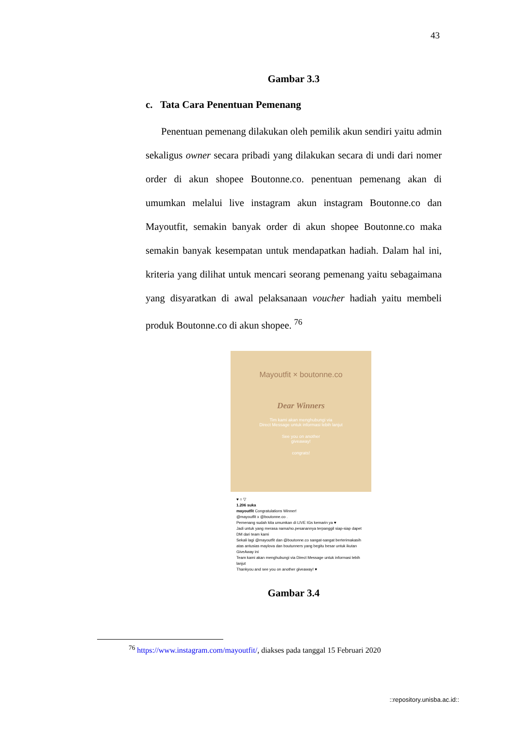43
Gambar 3.3
c. Tata Cara Penentuan Pemenang
Penentuan pemenang dilakukan oleh pemilik akun sendiri yaitu admin sekaligus owner secara pribadi yang dilakukan secara di undi dari nomer order di akun shopee Boutonne.co. penentuan pemenang akan di umumkan melalui live instagram akun instagram Boutonne.co dan Mayoutfit, semakin banyak order di akun shopee Boutonne.co maka semakin banyak kesempatan untuk mendapatkan hadiah. Dalam hal ini, kriteria yang dilihat untuk mencari seorang pemenang yaitu sebagaimana yang disyaratkan di awal pelaksanaan voucher hadiah yaitu membeli produk Boutonne.co di akun shopee. <sup>76</sup>
Mayoutfit × boutonne.co
Dear Winners
Tim kami akan menghubungi via
Direct Message untuk informasi lebih lanjut
See you on another
giveaway!
congrats!
♥ ○ ▽
1.206 suka
mayoutfit Congratulations Winner!
@mayoutfit x @boutonne.co .
Pemenang sudah kita umumkan di LIVE IGs kemarin ya ♥
Jadi untuk yang merasa nama/no.pesanannya terpanggil siap-siap dapet DM dari team kami
Sekali lagi @mayoutfit dan @boutonne.co sangat-sangat berterimakasih atas antusias maylova dan boutunners yang begitu besar untuk ikutan GiveAway ini
Team kami akan menghubungi via Direct Message untuk informasi lebih lanjut
Thankyou and see you on another giveaway! ♥
Gambar 3.4
<sup>76</sup> https://www.instagram.com/mayoutfit/, diakses pada tanggal 15 Februari 2020
::repository.unisba.ac.id::